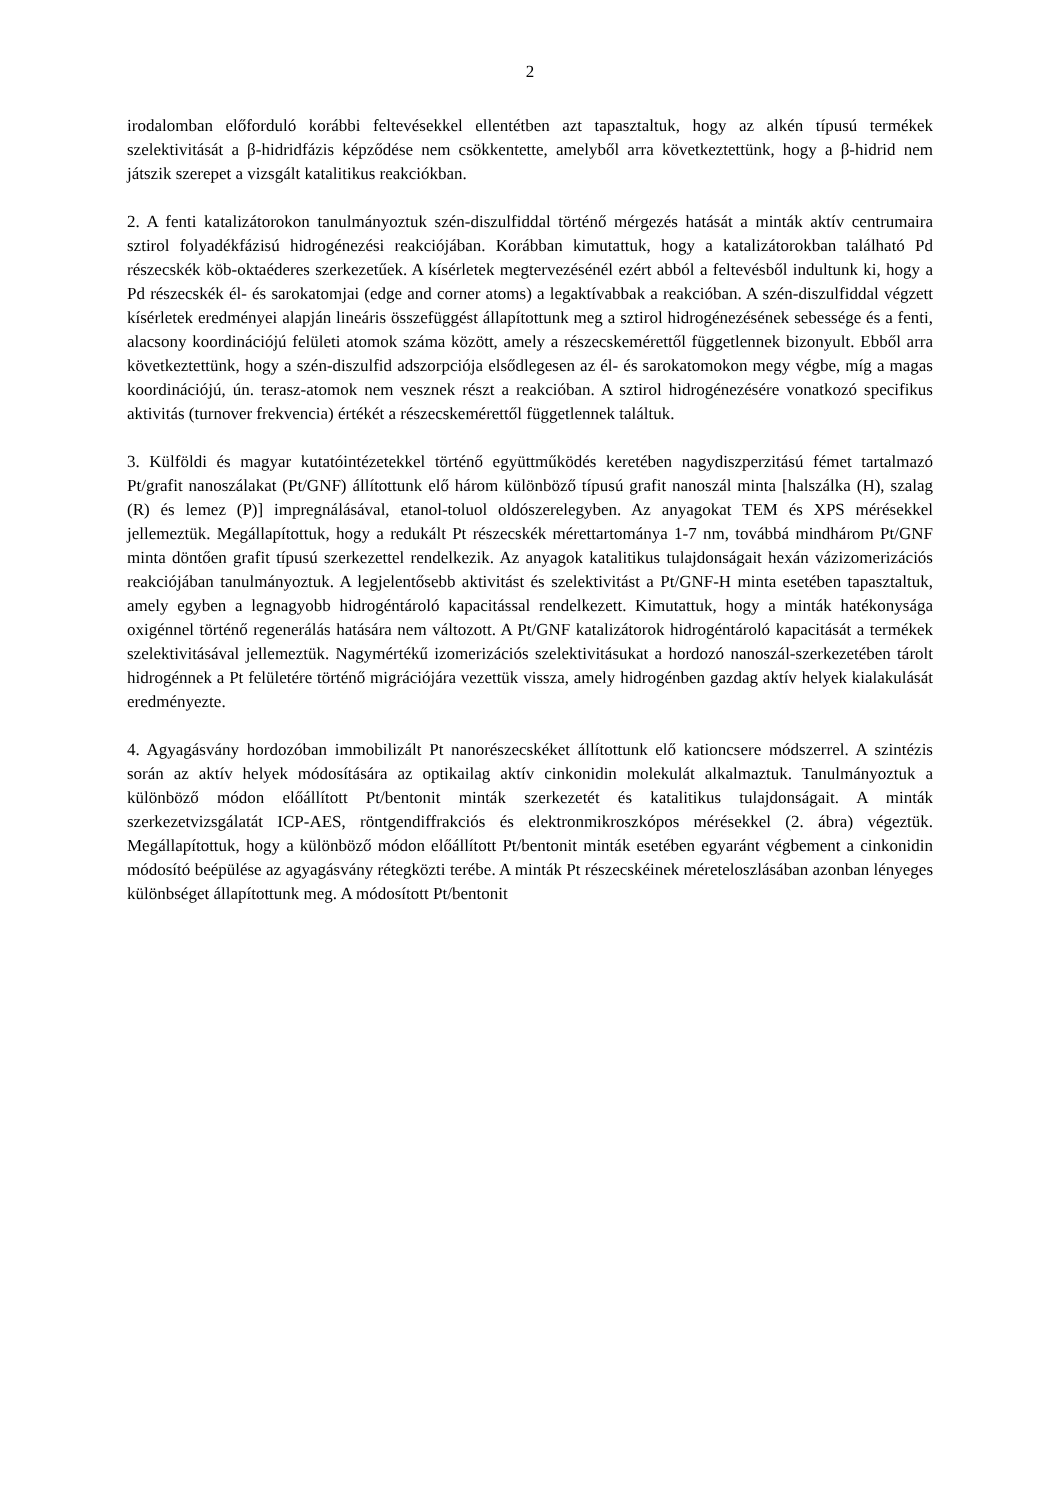2
irodalomban előforduló korábbi feltevésekkel ellentétben azt tapasztaltuk, hogy az alkén típusú termékek szelektivitását a β-hidridfázis képződése nem csökkentette, amelyből arra következtettünk, hogy a β-hidrid nem játszik szerepet a vizsgált katalitikus reakciókban.
2. A fenti katalizátorokon tanulmányoztuk szén-diszulfiddal történő mérgezés hatását a minták aktív centrumaira sztirol folyadékfázisú hidrogénezési reakciójában. Korábban kimutattuk, hogy a katalizátorokban található Pd részecskék köb-oktaéderes szerkezetűek. A kísérletek megtervezésénél ezért abból a feltevésből indultunk ki, hogy a Pd részecskék él- és sarokatomjai (edge and corner atoms) a legaktívabbak a reakcióban. A szén-diszulfiddal végzett kísérletek eredményei alapján lineáris összefüggést állapítottunk meg a sztirol hidrogénezésének sebessége és a fenti, alacsony koordinációjú felületi atomok száma között, amely a részecskemérettől függetlennek bizonyult. Ebből arra következtettünk, hogy a szén-diszulfid adszorpciója elsődlegesen az él- és sarokatomokon megy végbe, míg a magas koordinációjú, ún. terasz-atomok nem vesznek részt a reakcióban. A sztirol hidrogénezésére vonatkozó specifikus aktivitás (turnover frekvencia) értékét a részecskemérettől függetlennek találtuk.
3. Külföldi és magyar kutatóintézetekkel történő együttműködés keretében nagydiszperzitású fémet tartalmazó Pt/grafit nanoszálakat (Pt/GNF) állítottunk elő három különböző típusú grafit nanoszál minta [halszálka (H), szalag (R) és lemez (P)] impregnálásával, etanol-toluol oldószerelegyben. Az anyagokat TEM és XPS mérésekkel jellemeztük. Megállapítottuk, hogy a redukált Pt részecskék mérettartománya 1-7 nm, továbbá mindhárom Pt/GNF minta döntően grafit típusú szerkezettel rendelkezik. Az anyagok katalitikus tulajdonságait hexán vázizomerizációs reakciójában tanulmányoztuk. A legjelentősebb aktivitást és szelektivitást a Pt/GNF-H minta esetében tapasztaltuk, amely egyben a legnagyobb hidrogéntároló kapacitással rendelkezett. Kimutattuk, hogy a minták hatékonysága oxigénnel történő regenerálás hatására nem változott. A Pt/GNF katalizátorok hidrogéntároló kapacitását a termékek szelektivitásával jellemeztük. Nagymértékű izomerizációs szelektivitásukat a hordozó nanoszál-szerkezetében tárolt hidrogénnek a Pt felületére történő migrációjára vezettük vissza, amely hidrogénben gazdag aktív helyek kialakulását eredményezte.
4. Agyagásvány hordozóban immobilizált Pt nanorészecskéket állítottunk elő kationcsere módszerrel. A szintézis során az aktív helyek módosítására az optikailag aktív cinkonidin molekulát alkalmaztuk. Tanulmányoztuk a különböző módon előállított Pt/bentonit minták szerkezetét és katalitikus tulajdonságait. A minták szerkezetvizsgálatát ICP-AES, röntgendiffrakciós és elektronmikroszkópos mérésekkel (2. ábra) végeztük. Megállapítottuk, hogy a különböző módon előállított Pt/bentonit minták esetében egyaránt végbement a cinkonidin módosító beépülése az agyagásvány rétegközti terébe. A minták Pt részecskéinek méreteloszlásában azonban lényeges különbséget állapítottunk meg. A módosított Pt/bentonit